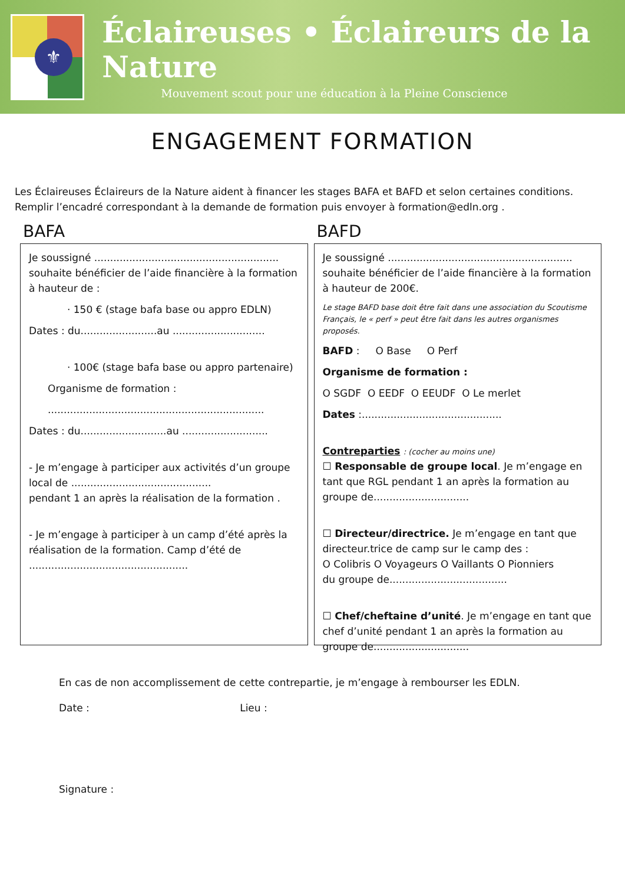⚜
Éclaireuses • Éclaireurs de la Nature
Mouvement scout pour une éducation à la Pleine Conscience
ENGAGEMENT FORMATION
Les Éclaireuses Éclaireurs de la Nature aident à financer les stages BAFA et BAFD et selon certaines conditions.
Remplir l’encadré correspondant à la demande de formation puis envoyer à formation@edln.org .
BAFA
Je soussigné ..........................................................
souhaite bénéficier de l’aide financière à la formation à hauteur de :
· 150 € (stage bafa base ou appro EDLN)
Dates : du........................au .............................
· 100€ (stage bafa base ou appro partenaire)
Organisme de formation :
....................................................................
Dates : du...........................au ...........................
- Je m’engage à participer aux activités d’un groupe local de ............................................
pendant 1 an après la réalisation de la formation .
- Je m’engage à participer à un camp d’été après la réalisation de la formation. Camp d’été de ..................................................
BAFD
Je soussigné ..........................................................
souhaite bénéficier de l’aide financière à la formation à hauteur de 200€.
Le stage BAFD base doit être fait dans une association du Scoutisme Français, le « perf » peut être fait dans les autres organismes proposés.
BAFD : O Base O Perf
Organisme de formation :
O SGDF O EEDF O EEUDF O Le merlet
Dates :............................................
Contreparties : (cocher au moins une)
☐ Responsable de groupe local. Je m’engage en tant que RGL pendant 1 an après la formation au groupe de..............................
☐ Directeur/directrice. Je m’engage en tant que directeur.trice de camp sur le camp des :
O Colibris O Voyageurs O Vaillants O Pionniers
du groupe de.....................................
☐ Chef/cheftaine d’unité. Je m’engage en tant que chef d’unité pendant 1 an après la formation au groupe de..............................
En cas de non accomplissement de cette contrepartie, je m’engage à rembourser les EDLN.
Date : Lieu :
Signature :